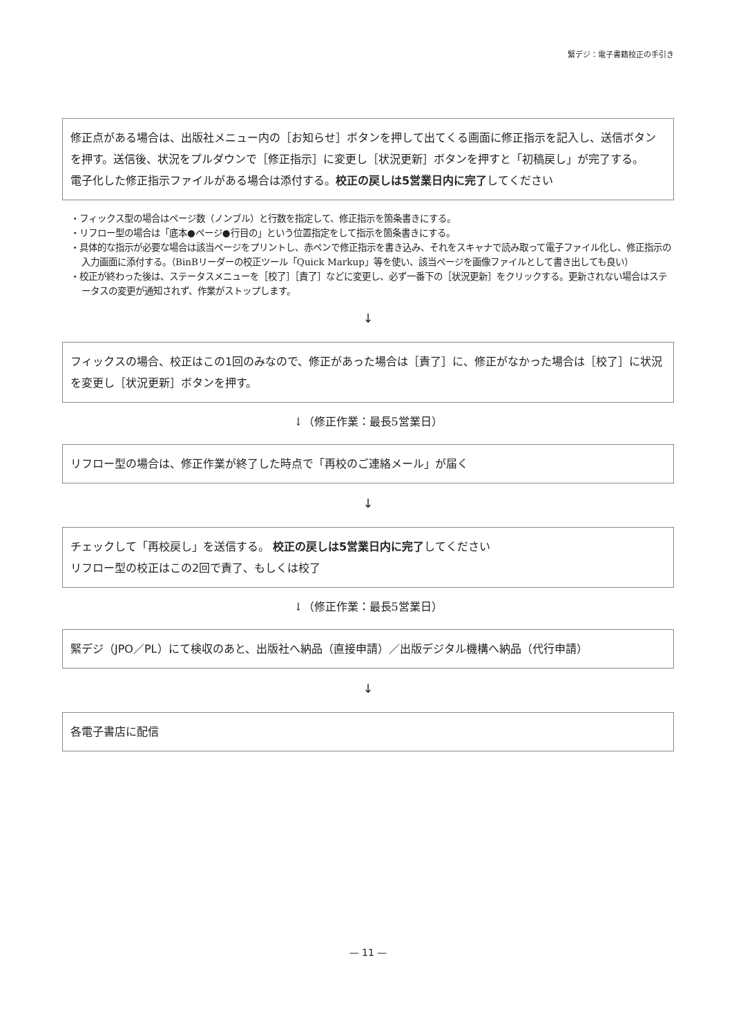緊デジ：電子書籍校正の手引き
修正点がある場合は、出版社メニュー内の［お知らせ］ボタンを押して出てくる画面に修正指示を記入し、送信ボタンを押す。送信後、状況をプルダウンで［修正指示］に変更し［状況更新］ボタンを押すと「初稿戻し」が完了する。
電子化した修正指示ファイルがある場合は添付する。校正の戻しは5営業日内に完了してください
・フィックス型の場合はページ数（ノンブル）と行数を指定して、修正指示を箇条書きにする。
・リフロー型の場合は「底本●ページ●行目の」という位置指定をして指示を箇条書きにする。
・具体的な指示が必要な場合は該当ページをプリントし、赤ペンで修正指示を書き込み、それをスキャナで読み取って電子ファイル化し、修正指示の入力画面に添付する。（BinBリーダーの校正ツール「Quick Markup」等を使い、該当ページを画像ファイルとして書き出しても良い）
・校正が終わった後は、ステータスメニューを［校了］［責了］などに変更し、必ず一番下の［状況更新］をクリックする。更新されない場合はステータスの変更が通知されず、作業がストップします。
↓
フィックスの場合、校正はこの1回のみなので、修正があった場合は［責了］に、修正がなかった場合は［校了］に状況を変更し［状況更新］ボタンを押す。
↓（修正作業：最長5営業日）
リフロー型の場合は、修正作業が終了した時点で「再校のご連絡メール」が届く
↓
チェックして「再校戻し」を送信する。 校正の戻しは5営業日内に完了してください
リフロー型の校正はこの2回で責了、もしくは校了
↓（修正作業：最長5営業日）
緊デジ（JPO／PL）にて検収のあと、出版社へ納品（直接申請）／出版デジタル機構へ納品（代行申請）
↓
各電子書店に配信
— 11 —